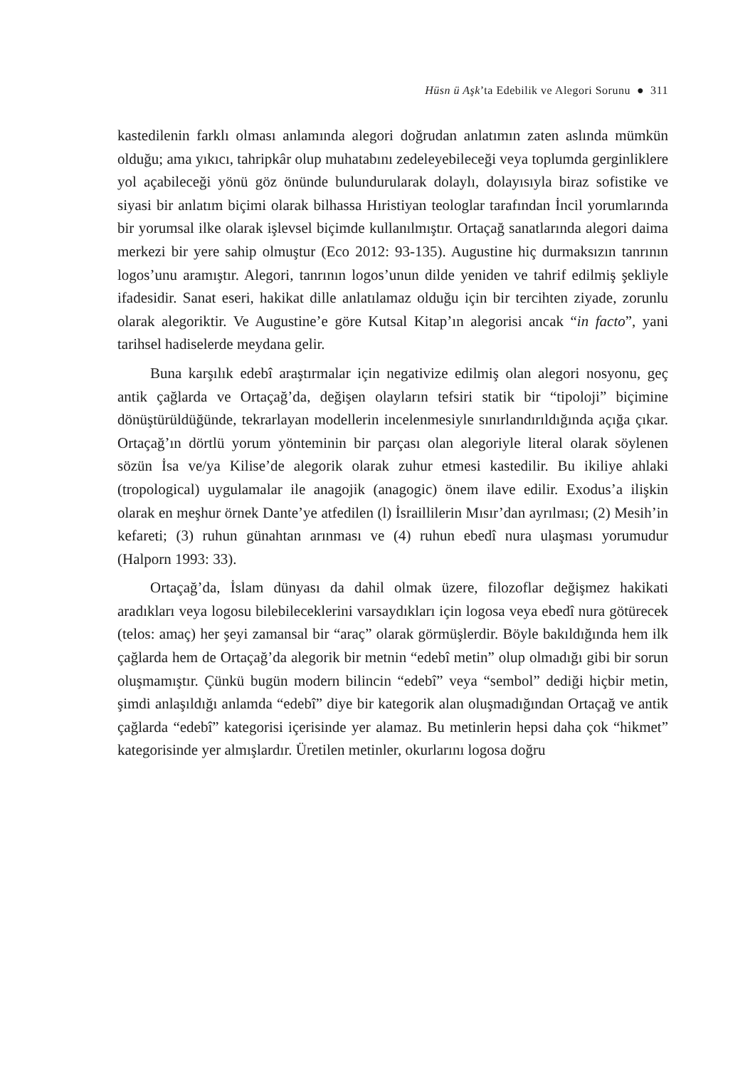Hüsn ü Aşk’ta Edebilik ve Alegori Sorunu ● 311
kastedilenin farklı olması anlamında alegori doğrudan anlatımın zaten aslında mümkün olduğu; ama yıkıcı, tahripkâr olup muhatabını zedeleyebileceği veya toplumda gerginliklere yol açabileceği yönü göz önünde bulundurularak dolaylı, dolayısıyla biraz sofistike ve siyasi bir anlatım biçimi olarak bilhassa Hıristiyan teologlar tarafından İncil yorumlarında bir yorumsal ilke olarak işlevsel biçimde kullanılmıştır. Ortaçağ sanatlarında alegori daima merkezi bir yere sahip olmuştur (Eco 2012: 93-135). Augustine hiç durmaksızın tanrının logos’unu aramıştır. Alegori, tanrının logos’unun dilde yeniden ve tahrif edilmiş şekliyle ifadesidir. Sanat eseri, hakikat dille anlatılamaz olduğu için bir tercihten ziyade, zorunlu olarak alegoriktir. Ve Augustine’e göre Kutsal Kitap’ın alegorisi ancak “in facto”, yani tarihsel hadiselerde meydana gelir.
Buna karşılık edebî araştırmalar için negativize edilmiş olan alegori nosyonu, geç antik çağlarda ve Ortaçağ’da, değişen olayların tefsiri statik bir “tipoloji” biçimine dönüştürüldüğünde, tekrarlayan modellerin incelenmesiyle sınırlandırıldığında açığa çıkar. Ortaçağ’ın dörtlü yorum yönteminin bir parçası olan alegoriyle literal olarak söylenen sözün İsa ve/ya Kilise’de alegorik olarak zuhur etmesi kastedilir. Bu ikiliye ahlaki (tropological) uygulamalar ile anagojik (anagogic) önem ilave edilir. Exodus’a ilişkin olarak en meşhur örnek Dante’ye atfedilen (l) İsraillilerin Mısır’dan ayrılması; (2) Mesih’in kefareti; (3) ruhun günahtan arınması ve (4) ruhun ebedî nura ulaşması yorumudur (Halporn 1993: 33).
Ortaçağ’da, İslam dünyası da dahil olmak üzere, filozoflar değişmez hakikati aradıkları veya logosu bilebileceklerini varsaydıkları için logosa veya ebedî nura götürecek (telos: amaç) her şeyi zamansal bir “araç” olarak görmüşlerdir. Böyle bakıldığında hem ilk çağlarda hem de Ortaçağ’da alegorik bir metnin “edebî metin” olup olmadığı gibi bir sorun oluşmamıştır. Çünkü bugün modern bilincin “edebî” veya “sembol” dediği hiçbir metin, şimdi anlaşıldığı anlamda “edebî” diye bir kategorik alan oluşmadığından Ortaçağ ve antik çağlarda “edebî” kategorisi içerisinde yer alamaz. Bu metinlerin hepsi daha çok “hikmet” kategorisinde yer almışlardır. Üretilen metinler, okurlarını logosa doğru